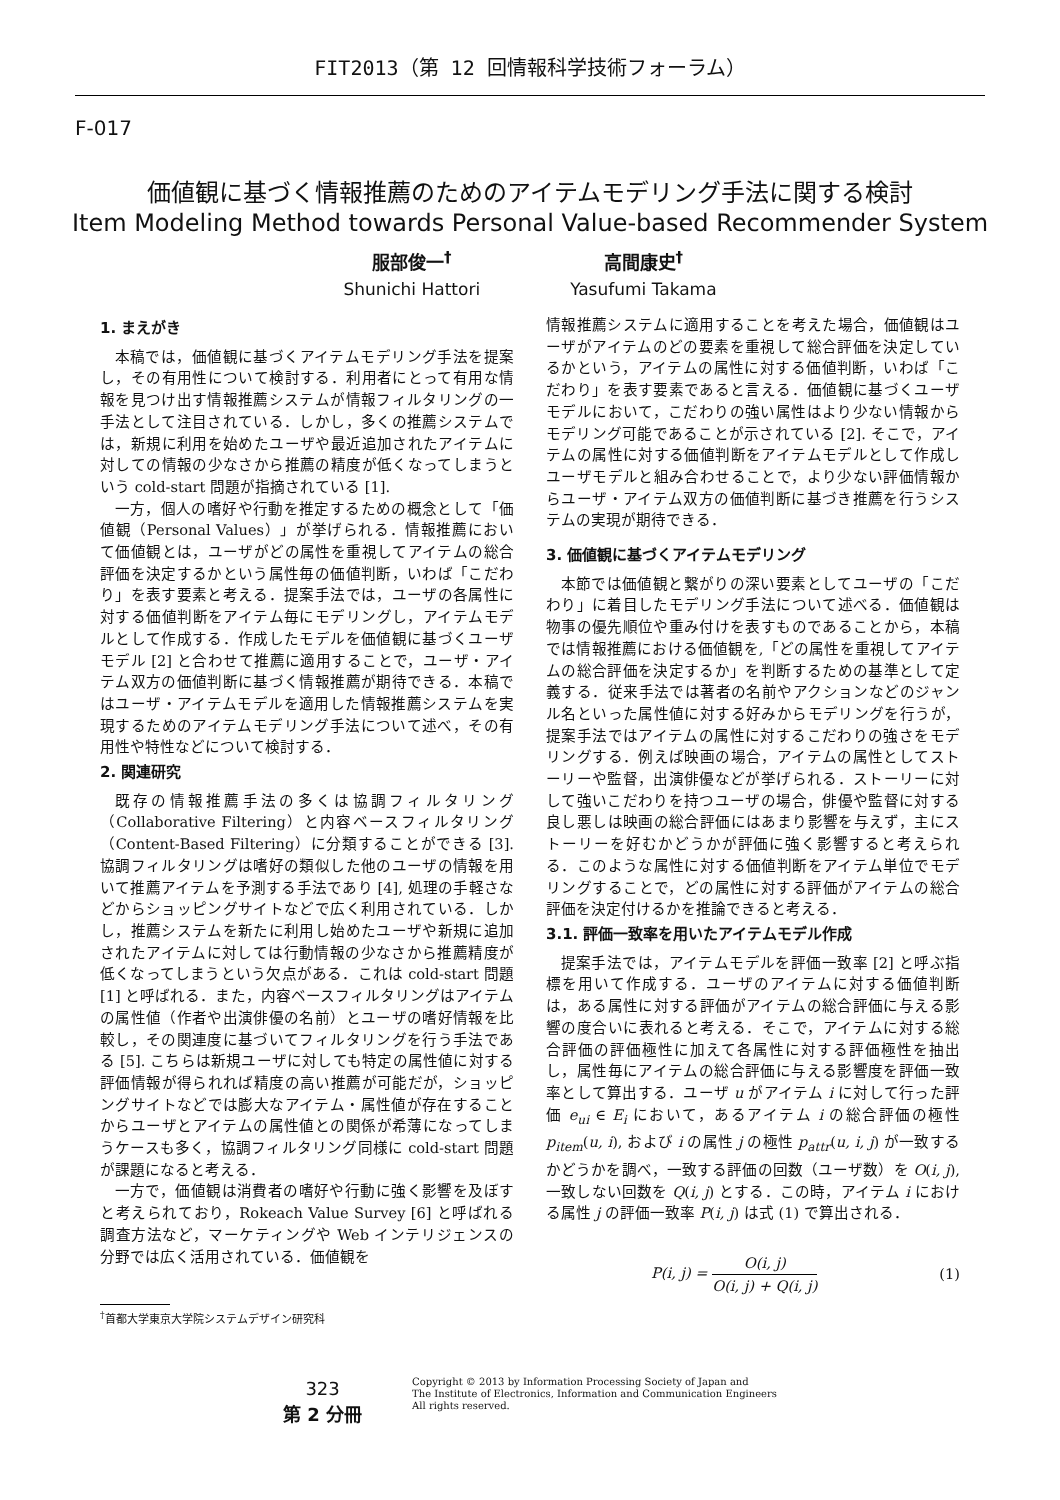FIT2013（第 12 回情報科学技術フォーラム）
F-017
価値観に基づく情報推薦のためのアイテムモデリング手法に関する検討
Item Modeling Method towards Personal Value-based Recommender System
服部俊一<sup>†</sup>
Shunichi Hattori
高間康史<sup>†</sup>
Yasufumi Takama
1. まえがき
本稿では，価値観に基づくアイテムモデリング手法を提案し，その有用性について検討する．利用者にとって有用な情報を見つけ出す情報推薦システムが情報フィルタリングの一手法として注目されている．しかし，多くの推薦システムでは，新規に利用を始めたユーザや最近追加されたアイテムに対しての情報の少なさから推薦の精度が低くなってしまうという cold-start 問題が指摘されている [1].
一方，個人の嗜好や行動を推定するための概念として「価値観（Personal Values）」が挙げられる．情報推薦において価値観とは，ユーザがどの属性を重視してアイテムの総合評価を決定するかという属性毎の価値判断，いわば「こだわり」を表す要素と考える．提案手法では，ユーザの各属性に対する価値判断をアイテム毎にモデリングし，アイテムモデルとして作成する．作成したモデルを価値観に基づくユーザモデル [2] と合わせて推薦に適用することで，ユーザ・アイテム双方の価値判断に基づく情報推薦が期待できる．本稿ではユーザ・アイテムモデルを適用した情報推薦システムを実現するためのアイテムモデリング手法について述べ，その有用性や特性などについて検討する．
2. 関連研究
既存の情報推薦手法の多くは協調フィルタリング（Collaborative Filtering）と内容ベースフィルタリング（Content-Based Filtering）に分類することができる [3]. 協調フィルタリングは嗜好の類似した他のユーザの情報を用いて推薦アイテムを予測する手法であり [4], 処理の手軽さなどからショッピングサイトなどで広く利用されている．しかし，推薦システムを新たに利用し始めたユーザや新規に追加されたアイテムに対しては行動情報の少なさから推薦精度が低くなってしまうという欠点がある．これは cold-start 問題 [1] と呼ばれる．また，内容ベースフィルタリングはアイテムの属性値（作者や出演俳優の名前）とユーザの嗜好情報を比較し，その関連度に基づいてフィルタリングを行う手法である [5]. こちらは新規ユーザに対しても特定の属性値に対する評価情報が得られれば精度の高い推薦が可能だが，ショッピングサイトなどでは膨大なアイテム・属性値が存在することからユーザとアイテムの属性値との関係が希薄になってしまうケースも多く，協調フィルタリング同様に cold-start 問題が課題になると考える．
一方で，価値観は消費者の嗜好や行動に強く影響を及ぼすと考えられており，Rokeach Value Survey [6] と呼ばれる調査方法など，マーケティングや Web インテリジェンスの分野では広く活用されている．価値観を
情報推薦システムに適用することを考えた場合，価値観はユーザがアイテムのどの要素を重視して総合評価を決定しているかという，アイテムの属性に対する価値判断，いわば「こだわり」を表す要素であると言える．価値観に基づくユーザモデルにおいて，こだわりの強い属性はより少ない情報からモデリング可能であることが示されている [2]. そこで，アイテムの属性に対する価値判断をアイテムモデルとして作成しユーザモデルと組み合わせることで，より少ない評価情報からユーザ・アイテム双方の価値判断に基づき推薦を行うシステムの実現が期待できる．
3. 価値観に基づくアイテムモデリング
本節では価値観と繋がりの深い要素としてユーザの「こだわり」に着目したモデリング手法について述べる．価値観は物事の優先順位や重み付けを表すものであることから，本稿では情報推薦における価値観を,「どの属性を重視してアイテムの総合評価を決定するか」を判断するための基準として定義する．従来手法では著者の名前やアクションなどのジャンル名といった属性値に対する好みからモデリングを行うが，提案手法ではアイテムの属性に対するこだわりの強さをモデリングする．例えば映画の場合，アイテムの属性としてストーリーや監督，出演俳優などが挙げられる．ストーリーに対して強いこだわりを持つユーザの場合，俳優や監督に対する良し悪しは映画の総合評価にはあまり影響を与えず，主にストーリーを好むかどうかが評価に強く影響すると考えられる．このような属性に対する価値判断をアイテム単位でモデリングすることで，どの属性に対する評価がアイテムの総合評価を決定付けるかを推論できると考える．
3.1. 評価一致率を用いたアイテムモデル作成
提案手法では，アイテムモデルを評価一致率 [2] と呼ぶ指標を用いて作成する．ユーザのアイテムに対する価値判断は，ある属性に対する評価がアイテムの総合評価に与える影響の度合いに表れると考える．そこで，アイテムに対する総合評価の評価極性に加えて各属性に対する評価極性を抽出し，属性毎にアイテムの総合評価に与える影響度を評価一致率として算出する．ユーザ u がアイテム i に対して行った評価 e<sub>ui</sub> ∈ E<sub>i</sub> において，あるアイテム i の総合評価の極性 p<sub>item</sub>(u, i), および i の属性 j の極性 p<sub>attr</sub>(u, i, j) が一致するかどうかを調べ，一致する評価の回数（ユーザ数）を O(i, j), 一致しない回数を Q(i, j) とする．この時，アイテム i における属性 j の評価一致率 P(i, j) は式 (1) で算出される．
P(i, j) = O(i, j) O(i, j) + Q(i, j) (1)
<sup>†</sup> 首都大学東京大学院システムデザイン研究科
323
第 2 分冊
Copyright © 2013 by Information Processing Society of Japan and
The Institute of Electronics, Information and Communication Engineers
All rights reserved.